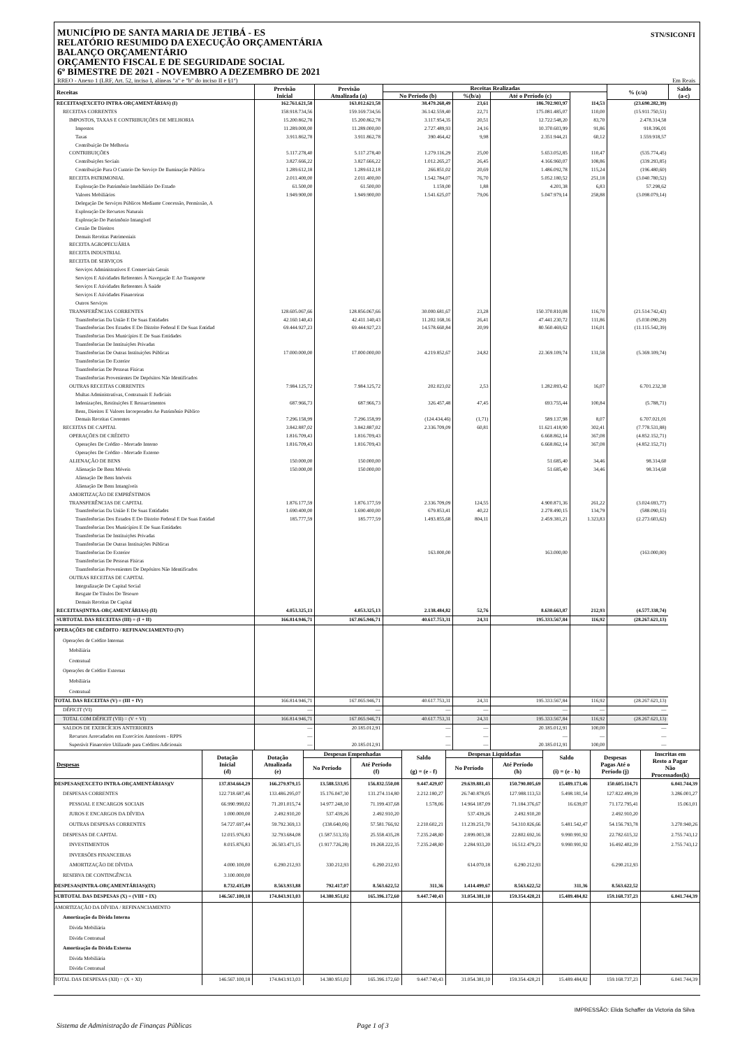MUNICÍPIO DE SANTA MARIA DE JETIBÁ - ES
RELATÓRIO RESUMIDO DA EXECUÇÃO ORÇAMENTÁRIA
BALANÇO ORÇAMENTÁRIO
ORÇAMENTO FISCAL E DE SEGURIDADE SOCIAL
6º BIMESTRE DE 2021 - NOVEMBRO A DEZEMBRO DE 2021
STN/SICONFI
RREO - Anexo 1 (LRF, Art. 52, inciso I, alíneas "a" e "b" do inciso II e §1º) Em Reais
| Receitas | Previsão Inicial | Previsão Atualizada (a) | Receitas Realizadas | | | | % (c/a) | Saldo (a-c) |
| --- | --- | --- | --- | --- | --- | --- | --- | --- |
| | | | No Período (b) | %(b/a) | Até o Período (c) | | | |
| RECEITAS(EXCETO INTRA-ORÇAMENTÁRIAS) (I) | 162.761.621,58 | 163.012.621,58 | 38.479.268,49 | 23,61 | 186.702.903,97 | 114,53 | (23.690.282,39) | |
| RECEITAS CORRENTES | 158.918.734,56 | 159.169.734,56 | 36.142.559,40 | 22,71 | 175.081.485,07 | 110,00 | (15.911.750,51) | |
| IMPOSTOS, TAXAS E CONTRIBUIÇÕES DE MELHORIA | 15.200.862,78 | 15.200.862,78 | 3.117.954,35 | 20,51 | 12.722.548,20 | 83,70 | 2.478.314,58 | |
| Impostos | 11.289.000,00 | 11.289.000,00 | 2.727.489,93 | 24,16 | 10.370.603,99 | 91,86 | 918.396,01 | |
| Taxas | 3.911.862,78 | 3.911.862,78 | 390.464,42 | 9,98 | 2.351.944,21 | 60,12 | 1.559.918,57 | |
| Contribuição De Melhoria | | | | | | | | |
| CONTRIBUIÇÕES | 5.117.278,40 | 5.117.278,40 | 1.279.116,29 | 25,00 | 5.653.052,85 | 110,47 | (535.774,45) | |
| Contribuições Sociais | 3.827.666,22 | 3.827.666,22 | 1.012.265,27 | 26,45 | 4.166.960,07 | 108,86 | (339.293,85) | |
| Contribuição Para O Custeio Do Serviço De Iluminação Pública | 1.289.612,18 | 1.289.612,18 | 266.851,02 | 20,69 | 1.486.092,78 | 115,24 | (196.480,60) | |
| RECEITA PATRIMONIAL | 2.011.400,00 | 2.011.400,00 | 1.542.784,07 | 76,70 | 5.052.180,52 | 251,18 | (3.040.780,52) | |
| Exploração Do Patrimônio Imobiliário Do Estado | 61.500,00 | 61.500,00 | 1.159,00 | 1,88 | 4.201,38 | 6,83 | 57.298,62 | |
| Valores Mobiliários | 1.949.900,00 | 1.949.900,00 | 1.541.625,07 | 79,06 | 5.047.979,14 | 258,88 | (3.098.079,14) | |
| Delegação De Serviços Públicos Mediante Concessão, Permissão, A | | | | | | | | |
| Exploração De Recursos Naturais | | | | | | | | |
| Exploração Do Patrimônio Intangível | | | | | | | | |
| Cessão De Direitos | | | | | | | | |
| Demais Receitas Patrimoniais | | | | | | | | |
| RECEITA AGROPECUÁRIA | | | | | | | | |
| RECEITA INDUSTRIAL | | | | | | | | |
| RECEITA DE SERVIÇOS | | | | | | | | |
| Serviços Administrativos E Comerciais Gerais | | | | | | | | |
| Serviços E Atividades Referentes À Navegação E Ao Transporte | | | | | | | | |
| Serviços E Atividades Referentes À Saúde | | | | | | | | |
| Serviços E Atividades Financeiras | | | | | | | | |
| Outros Serviços | | | | | | | | |
| TRANSFERÊNCIAS CORRENTES | 128.605.067,66 | 128.856.067,66 | 30.000.681,67 | 23,28 | 150.370.810,08 | 116,70 | (21.514.742,42) | |
| Transferências Da União E De Suas Entidades | 42.160.140,43 | 42.411.140,43 | 11.202.168,16 | 26,41 | 47.441.230,72 | 111,86 | (5.030.090,29) | |
| Transferências Dos Estados E Do Distrito Federal E De Suas Entidad | 69.444.927,23 | 69.444.927,23 | 14.578.660,84 | 20,99 | 80.560.469,62 | 116,01 | (11.115.542,39) | |
| Transferências Dos Municípios E De Suas Entidades | | | | | | | | |
| Transferências De Instituições Privadas | | | | | | | | |
| Transferências De Outras Instituições Públicas | 17.000.000,00 | 17.000.000,00 | 4.219.852,67 | 24,82 | 22.369.109,74 | 131,58 | (5.369.109,74) | |
| Transferências Do Exterior | | | | | | | | |
| Transferências De Pessoas Físicas | | | | | | | | |
| Transferências Provenientes De Depósitos Não Identificados | | | | | | | | |
| OUTRAS RECEITAS CORRENTES | 7.984.125,72 | 7.984.125,72 | 202.023,02 | 2,53 | 1.282.893,42 | 16,07 | 6.701.232,30 | |
| Multas Administrativas, Contratuais E Judiciais | | | | | | | | |
| Indenizações, Restituições E Ressarcimentos | 687.966,73 | 687.966,73 | 326.457,48 | 47,45 | 693.755,44 | 100,84 | (5.788,71) | |
| Bens, Direitos E Valores Incorporados Ao Patrimônio Público | | | | | | | | |
| Demais Receitas Correntes | 7.296.158,99 | 7.296.158,99 | (124.434,46) | (1,71) | 589.137,98 | 8,07 | 6.707.021,01 | |
| RECEITAS DE CAPITAL | 3.842.887,02 | 3.842.887,02 | 2.336.709,09 | 60,81 | 11.621.418,90 | 302,41 | (7.778.531,88) | |
| OPERAÇÕES DE CRÉDITO | 1.816.709,43 | 1.816.709,43 | | | 6.668.862,14 | 367,08 | (4.852.152,71) | |
| Operações De Crédito - Mercado Interno | 1.816.709,43 | 1.816.709,43 | | | 6.668.862,14 | 367,08 | (4.852.152,71) | |
| Operações De Crédito - Mercado Externo | | | | | | | | |
| ALIENAÇÃO DE BENS | 150.000,00 | 150.000,00 | | | 51.685,40 | 34,46 | 98.314,60 | |
| Alienação De Bens Móveis | 150.000,00 | 150.000,00 | | | 51.685,40 | 34,46 | 98.314,60 | |
| Alienação De Bens Imóveis | | | | | | | | |
| Alienação De Bens Intangíveis | | | | | | | | |
| AMORTIZAÇÃO DE EMPRÉSTIMOS | | | | | | | | |
| TRANSFERÊNCIAS DE CAPITAL | 1.876.177,59 | 1.876.177,59 | 2.336.709,09 | 124,55 | 4.900.871,36 | 261,22 | (3.024.693,77) | |
| Transferências Da União E De Suas Entidades | 1.690.400,00 | 1.690.400,00 | 679.853,41 | 40,22 | 2.278.490,15 | 134,79 | (588.090,15) | |
| Transferências Dos Estados E Do Distrito Federal E De Suas Entidad | 185.777,59 | 185.777,59 | 1.493.855,68 | 804,11 | 2.459.381,21 | 1.323,83 | (2.273.603,62) | |
| Transferências Dos Municípios E De Suas Entidades | | | | | | | | |
| Transferências De Instituições Privadas | | | | | | | | |
| Transferências De Outras Instituições Públicas | | | | | | | | |
| Transferências Do Exterior | | | 163.000,00 | | 163.000,00 | | (163.000,00) | |
| Transferências De Pessoas Físicas | | | | | | | | |
| Transferências Provenientes De Depósitos Não Identificados | | | | | | | | |
| OUTRAS RECEITAS DE CAPITAL | | | | | | | | |
| Integralização De Capital Social | | | | | | | | |
| Resgate De Títulos Do Tesouro | | | | | | | | |
| Demais Receitas De Capital | | | | | | | | |
| RECEITAS(INTRA-ORÇAMENTÁRIAS) (II) | 4.053.325,13 | 4.053.325,13 | 2.138.484,82 | 52,76 | 8.630.663,87 | 212,93 | (4.577.338,74) | |
| SUBTOTAL DAS RECEITAS (III) = (I + II) | 166.814.946,71 | 167.065.946,71 | 40.617.753,31 | 24,31 | 195.333.567,84 | 116,92 | (28.267.621,13) | |
| OPERAÇÕES DE CRÉDITO / REFINANCIAMENTO (IV) | | | | | | | | |
| Operações de Crédito Internas | | | | | | | | |
| Mobiliária | | | | | | | | |
| Contratual | | | | | | | | |
| Operações de Crédito Externas | | | | | | | | |
| Mobiliária | | | | | | | | |
| Contratual | | | | | | | | |
| TOTAL DAS RECEITAS (V) = (III + IV) | 166.814.946,71 | 167.065.946,71 | 40.617.753,31 | 24,31 | 195.333.567,84 | 116,92 | (28.267.621,13) | |
| DÉFICIT (VI) | — | — | — | — | — | — | — | |
| TOTAL COM DÉFICIT (VII) = (V + VI) | 166.814.946,71 | 167.065.946,71 | 40.617.753,31 | 24,31 | 195.333.567,84 | 116,92 | (28.267.621,13) | |
| SALDOS DE EXERCÍCIOS ANTERIORES | — | 20.185.012,91 | — | — | 20.185.012,91 | 100,00 | — | |
| Recursos Arrecadados em Exercícios Anteriores - RPPS | — | | — | — | — | — | — | |
| Superávit Financeiro Utilizado para Créditos Adicionais | — | 20.185.012,91 | — | — | 20.185.012,91 | 100,00 | — | |
| Despesas | Dotação Inicial (d) | Dotação Atualizada (e) | Despesas Empenhadas | | Saldo (g) = (e - f) | Despesas Liquidadas | | Saldo (i) = (e - h) | Despesas Pagas Até o Período (j) | Inscritas em Resto a Pagar Não Processados(k) |
| --- | --- | --- | --- | --- | --- | --- | --- | --- | --- | --- |
| | | | No Período | Até Período (f) | | No Período | Até Período (h) | | | |
| DESPESAS(EXCETO INTRA-ORÇAMENTÁRIAS)(V | 137.834.664,29 | 166.279.979,15 | 13.588.533,95 | 156.832.550,08 | 9.447.429,07 | 29.639.881,43 | 150.790.805,69 | 15.489.173,46 | 150.605.114,71 | 6.041.744,39 |
| DESPESAS CORRENTES | 122.718.687,46 | 133.486.295,07 | 15.176.047,30 | 131.274.114,80 | 2.212.180,27 | 26.740.878,05 | 127.988.113,53 | 5.498.181,54 | 127.822.499,39 | 3.286.001,27 |
| PESSOAL E ENCARGOS SOCIAIS | 66.990.990,02 | 71.201.015,74 | 14.977.248,10 | 71.199.437,68 | 1.578,06 | 14.964.187,09 | 71.184.376,67 | 16.639,07 | 71.172.795,41 | 15.061,01 |
| JUROS E ENCARGOS DA DÍVIDA | 1.000.000,00 | 2.492.910,20 | 537.439,26 | 2.492.910,20 | | 537.439,26 | 2.492.910,20 | | 2.492.910,20 | |
| OUTRAS DESPESAS CORRENTES | 54.727.697,44 | 59.792.369,13 | (338.640,06) | 57.581.766,92 | 2.210.602,21 | 11.239.251,70 | 54.310.826,66 | 5.481.542,47 | 54.156.793,78 | 3.270.940,26 |
| DESPESAS DE CAPITAL | 12.015.976,83 | 32.793.684,08 | (1.587.513,35) | 25.558.435,28 | 7.235.248,80 | 2.899.003,38 | 22.802.692,16 | 9.990.991,92 | 22.782.615,32 | 2.755.743,12 |
| INVESTIMENTOS | 8.015.876,83 | 26.503.471,15 | (1.917.726,28) | 19.268.222,35 | 7.235.248,80 | 2.284.933,20 | 16.512.479,23 | 9.990.991,92 | 16.492.402,39 | 2.755.743,12 |
| INVERSÕES FINANCEIRAS | | | | | | | | | | |
| AMORTIZAÇÃO DE DÍVIDA | 4.000.100,00 | 6.290.212,93 | 330.212,93 | 6.290.212,93 | | 614.070,18 | 6.290.212,93 | | 6.290.212,93 | |
| RESERVA DE CONTINGÊNCIA | 3.100.000,00 | | | | | | | | | |
| DESPESAS(INTRA-ORÇAMENTÁRIAS)(IX) | 8.732.435,89 | 8.563.933,88 | 792.417,07 | 8.563.622,52 | 311,36 | 1.414.499,67 | 8.563.622,52 | 311,36 | 8.563.622,52 | |
| SUBTOTAL DAS DESPESAS (X) = (VIII + IX) | 146.567.100,18 | 174.843.913,03 | 14.380.951,02 | 165.396.172,60 | 9.447.740,43 | 31.054.381,10 | 159.354.428,21 | 15.489.484,82 | 159.168.737,23 | 6.041.744,39 |
| AMORTIZAÇÃO DA DÍVIDA / REFINANCIAMENTO | | | | | | | | | | |
| Amortização da Dívida Interna | | | | | | | | | | |
| Dívida Mobiliária | | | | | | | | | | |
| Dívida Contratual | | | | | | | | | | |
| Amortização da Dívida Externa | | | | | | | | | | |
| Dívida Mobiliária | | | | | | | | | | |
| Dívida Contratual | | | | | | | | | | |
| TOTAL DAS DESPESAS (XII) = (X + XI) | 146.567.100,18 | 174.843.913,03 | 14.380.951,02 | 165.396.172,60 | 9.447.740,43 | 31.054.381,10 | 159.354.428,21 | 15.489.484,82 | 159.168.737,23 | 6.041.744,39 |
IMPRESSÃO: Elida Schaffer da Victoria da Silva
Sistema de Administração de Finanças Públicas Page 1 of 3